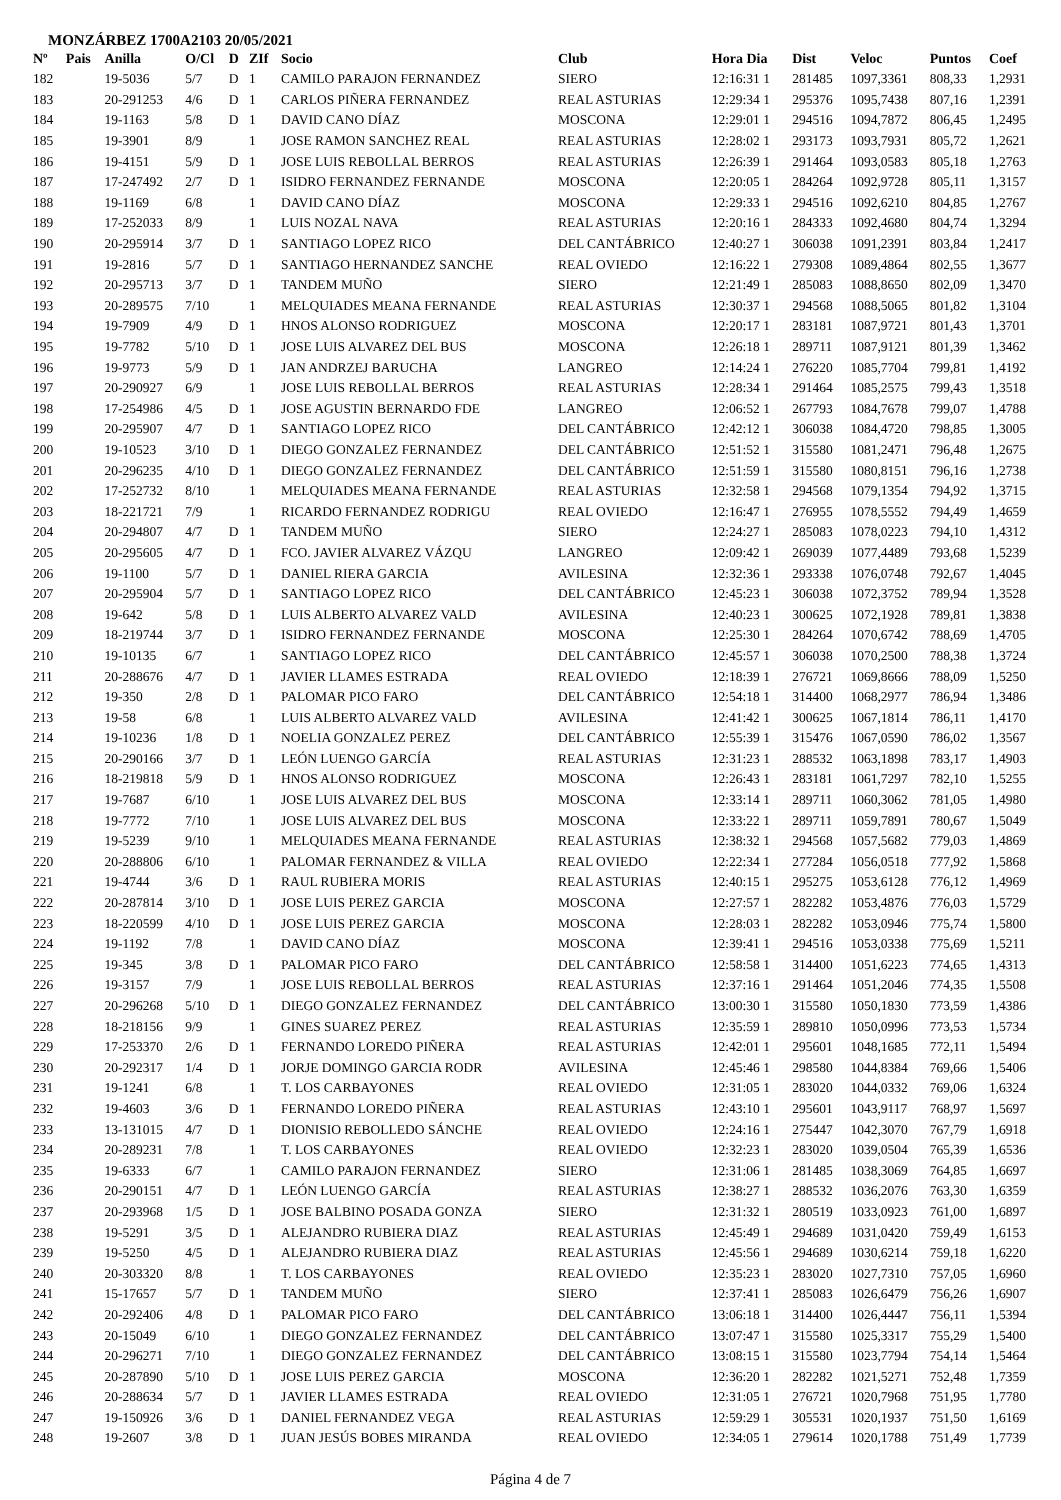MONZÁRBEZ 1700A2103 20/05/2021
| Nº | Pais | Anilla | O/Cl | D | ZIf | Socio | Club | Hora Dia | Dist | Veloc | Puntos | Coef |
| --- | --- | --- | --- | --- | --- | --- | --- | --- | --- | --- | --- | --- |
| 182 | | 19-5036 | 5/7 | D | 1 | CAMILO PARAJON FERNANDEZ | SIERO | 12:16:31 1 | 281485 | 1097,3361 | 808,33 | 1,2931 |
| 183 | | 20-291253 | 4/6 | D | 1 | CARLOS PIÑERA FERNANDEZ | REAL ASTURIAS | 12:29:34 1 | 295376 | 1095,7438 | 807,16 | 1,2391 |
| 184 | | 19-1163 | 5/8 | D | 1 | DAVID CANO DÍAZ | MOSCONA | 12:29:01 1 | 294516 | 1094,7872 | 806,45 | 1,2495 |
| 185 | | 19-3901 | 8/9 | | 1 | JOSE RAMON SANCHEZ REAL | REAL ASTURIAS | 12:28:02 1 | 293173 | 1093,7931 | 805,72 | 1,2621 |
| 186 | | 19-4151 | 5/9 | D | 1 | JOSE LUIS REBOLLAL BERROS | REAL ASTURIAS | 12:26:39 1 | 291464 | 1093,0583 | 805,18 | 1,2763 |
| 187 | | 17-247492 | 2/7 | D | 1 | ISIDRO FERNANDEZ FERNANDE | MOSCONA | 12:20:05 1 | 284264 | 1092,9728 | 805,11 | 1,3157 |
| 188 | | 19-1169 | 6/8 | | 1 | DAVID CANO DÍAZ | MOSCONA | 12:29:33 1 | 294516 | 1092,6210 | 804,85 | 1,2767 |
| 189 | | 17-252033 | 8/9 | | 1 | LUIS NOZAL NAVA | REAL ASTURIAS | 12:20:16 1 | 284333 | 1092,4680 | 804,74 | 1,3294 |
| 190 | | 20-295914 | 3/7 | D | 1 | SANTIAGO LOPEZ RICO | DEL CANTÁBRICO | 12:40:27 1 | 306038 | 1091,2391 | 803,84 | 1,2417 |
| 191 | | 19-2816 | 5/7 | D | 1 | SANTIAGO HERNANDEZ SANCHE | REAL OVIEDO | 12:16:22 1 | 279308 | 1089,4864 | 802,55 | 1,3677 |
| 192 | | 20-295713 | 3/7 | D | 1 | TANDEM MUÑO | SIERO | 12:21:49 1 | 285083 | 1088,8650 | 802,09 | 1,3470 |
| 193 | | 20-289575 | 7/10 | | 1 | MELQUIADES MEANA FERNANDE | REAL ASTURIAS | 12:30:37 1 | 294568 | 1088,5065 | 801,82 | 1,3104 |
| 194 | | 19-7909 | 4/9 | D | 1 | HNOS ALONSO RODRIGUEZ | MOSCONA | 12:20:17 1 | 283181 | 1087,9721 | 801,43 | 1,3701 |
| 195 | | 19-7782 | 5/10 | D | 1 | JOSE LUIS ALVAREZ DEL BUS | MOSCONA | 12:26:18 1 | 289711 | 1087,9121 | 801,39 | 1,3462 |
| 196 | | 19-9773 | 5/9 | D | 1 | JAN ANDRZEJ BARUCHA | LANGREO | 12:14:24 1 | 276220 | 1085,7704 | 799,81 | 1,4192 |
| 197 | | 20-290927 | 6/9 | | 1 | JOSE LUIS REBOLLAL BERROS | REAL ASTURIAS | 12:28:34 1 | 291464 | 1085,2575 | 799,43 | 1,3518 |
| 198 | | 17-254986 | 4/5 | D | 1 | JOSE AGUSTIN BERNARDO FDE | LANGREO | 12:06:52 1 | 267793 | 1084,7678 | 799,07 | 1,4788 |
| 199 | | 20-295907 | 4/7 | D | 1 | SANTIAGO LOPEZ RICO | DEL CANTÁBRICO | 12:42:12 1 | 306038 | 1084,4720 | 798,85 | 1,3005 |
| 200 | | 19-10523 | 3/10 | D | 1 | DIEGO GONZALEZ FERNANDEZ | DEL CANTÁBRICO | 12:51:52 1 | 315580 | 1081,2471 | 796,48 | 1,2675 |
| 201 | | 20-296235 | 4/10 | D | 1 | DIEGO GONZALEZ FERNANDEZ | DEL CANTÁBRICO | 12:51:59 1 | 315580 | 1080,8151 | 796,16 | 1,2738 |
| 202 | | 17-252732 | 8/10 | | 1 | MELQUIADES MEANA FERNANDE | REAL ASTURIAS | 12:32:58 1 | 294568 | 1079,1354 | 794,92 | 1,3715 |
| 203 | | 18-221721 | 7/9 | | 1 | RICARDO FERNANDEZ RODRIGU | REAL OVIEDO | 12:16:47 1 | 276955 | 1078,5552 | 794,49 | 1,4659 |
| 204 | | 20-294807 | 4/7 | D | 1 | TANDEM MUÑO | SIERO | 12:24:27 1 | 285083 | 1078,0223 | 794,10 | 1,4312 |
| 205 | | 20-295605 | 4/7 | D | 1 | FCO. JAVIER ALVAREZ VÁZQU | LANGREO | 12:09:42 1 | 269039 | 1077,4489 | 793,68 | 1,5239 |
| 206 | | 19-1100 | 5/7 | D | 1 | DANIEL RIERA GARCIA | AVILESINA | 12:32:36 1 | 293338 | 1076,0748 | 792,67 | 1,4045 |
| 207 | | 20-295904 | 5/7 | D | 1 | SANTIAGO LOPEZ RICO | DEL CANTÁBRICO | 12:45:23 1 | 306038 | 1072,3752 | 789,94 | 1,3528 |
| 208 | | 19-642 | 5/8 | D | 1 | LUIS ALBERTO ALVAREZ VALD | AVILESINA | 12:40:23 1 | 300625 | 1072,1928 | 789,81 | 1,3838 |
| 209 | | 18-219744 | 3/7 | D | 1 | ISIDRO FERNANDEZ FERNANDE | MOSCONA | 12:25:30 1 | 284264 | 1070,6742 | 788,69 | 1,4705 |
| 210 | | 19-10135 | 6/7 | | 1 | SANTIAGO LOPEZ RICO | DEL CANTÁBRICO | 12:45:57 1 | 306038 | 1070,2500 | 788,38 | 1,3724 |
| 211 | | 20-288676 | 4/7 | D | 1 | JAVIER LLAMES ESTRADA | REAL OVIEDO | 12:18:39 1 | 276721 | 1069,8666 | 788,09 | 1,5250 |
| 212 | | 19-350 | 2/8 | D | 1 | PALOMAR PICO FARO | DEL CANTÁBRICO | 12:54:18 1 | 314400 | 1068,2977 | 786,94 | 1,3486 |
| 213 | | 19-58 | 6/8 | | 1 | LUIS ALBERTO ALVAREZ VALD | AVILESINA | 12:41:42 1 | 300625 | 1067,1814 | 786,11 | 1,4170 |
| 214 | | 19-10236 | 1/8 | D | 1 | NOELIA GONZALEZ PEREZ | DEL CANTÁBRICO | 12:55:39 1 | 315476 | 1067,0590 | 786,02 | 1,3567 |
| 215 | | 20-290166 | 3/7 | D | 1 | LEÓN LUENGO GARCÍA | REAL ASTURIAS | 12:31:23 1 | 288532 | 1063,1898 | 783,17 | 1,4903 |
| 216 | | 18-219818 | 5/9 | D | 1 | HNOS ALONSO RODRIGUEZ | MOSCONA | 12:26:43 1 | 283181 | 1061,7297 | 782,10 | 1,5255 |
| 217 | | 19-7687 | 6/10 | | 1 | JOSE LUIS ALVAREZ DEL BUS | MOSCONA | 12:33:14 1 | 289711 | 1060,3062 | 781,05 | 1,4980 |
| 218 | | 19-7772 | 7/10 | | 1 | JOSE LUIS ALVAREZ DEL BUS | MOSCONA | 12:33:22 1 | 289711 | 1059,7891 | 780,67 | 1,5049 |
| 219 | | 19-5239 | 9/10 | | 1 | MELQUIADES MEANA FERNANDE | REAL ASTURIAS | 12:38:32 1 | 294568 | 1057,5682 | 779,03 | 1,4869 |
| 220 | | 20-288806 | 6/10 | | 1 | PALOMAR FERNANDEZ & VILLA | REAL OVIEDO | 12:22:34 1 | 277284 | 1056,0518 | 777,92 | 1,5868 |
| 221 | | 19-4744 | 3/6 | D | 1 | RAUL RUBIERA MORIS | REAL ASTURIAS | 12:40:15 1 | 295275 | 1053,6128 | 776,12 | 1,4969 |
| 222 | | 20-287814 | 3/10 | D | 1 | JOSE LUIS PEREZ GARCIA | MOSCONA | 12:27:57 1 | 282282 | 1053,4876 | 776,03 | 1,5729 |
| 223 | | 18-220599 | 4/10 | D | 1 | JOSE LUIS PEREZ GARCIA | MOSCONA | 12:28:03 1 | 282282 | 1053,0946 | 775,74 | 1,5800 |
| 224 | | 19-1192 | 7/8 | | 1 | DAVID CANO DÍAZ | MOSCONA | 12:39:41 1 | 294516 | 1053,0338 | 775,69 | 1,5211 |
| 225 | | 19-345 | 3/8 | D | 1 | PALOMAR PICO FARO | DEL CANTÁBRICO | 12:58:58 1 | 314400 | 1051,6223 | 774,65 | 1,4313 |
| 226 | | 19-3157 | 7/9 | | 1 | JOSE LUIS REBOLLAL BERROS | REAL ASTURIAS | 12:37:16 1 | 291464 | 1051,2046 | 774,35 | 1,5508 |
| 227 | | 20-296268 | 5/10 | D | 1 | DIEGO GONZALEZ FERNANDEZ | DEL CANTÁBRICO | 13:00:30 1 | 315580 | 1050,1830 | 773,59 | 1,4386 |
| 228 | | 18-218156 | 9/9 | | 1 | GINES SUAREZ PEREZ | REAL ASTURIAS | 12:35:59 1 | 289810 | 1050,0996 | 773,53 | 1,5734 |
| 229 | | 17-253370 | 2/6 | D | 1 | FERNANDO LOREDO PIÑERA | REAL ASTURIAS | 12:42:01 1 | 295601 | 1048,1685 | 772,11 | 1,5494 |
| 230 | | 20-292317 | 1/4 | D | 1 | JORJE DOMINGO GARCIA RODR | AVILESINA | 12:45:46 1 | 298580 | 1044,8384 | 769,66 | 1,5406 |
| 231 | | 19-1241 | 6/8 | | 1 | T. LOS CARBAYONES | REAL OVIEDO | 12:31:05 1 | 283020 | 1044,0332 | 769,06 | 1,6324 |
| 232 | | 19-4603 | 3/6 | D | 1 | FERNANDO LOREDO PIÑERA | REAL ASTURIAS | 12:43:10 1 | 295601 | 1043,9117 | 768,97 | 1,5697 |
| 233 | | 13-131015 | 4/7 | D | 1 | DIONISIO REBOLLEDO SÁNCHE | REAL OVIEDO | 12:24:16 1 | 275447 | 1042,3070 | 767,79 | 1,6918 |
| 234 | | 20-289231 | 7/8 | | 1 | T. LOS CARBAYONES | REAL OVIEDO | 12:32:23 1 | 283020 | 1039,0504 | 765,39 | 1,6536 |
| 235 | | 19-6333 | 6/7 | | 1 | CAMILO PARAJON FERNANDEZ | SIERO | 12:31:06 1 | 281485 | 1038,3069 | 764,85 | 1,6697 |
| 236 | | 20-290151 | 4/7 | D | 1 | LEÓN LUENGO GARCÍA | REAL ASTURIAS | 12:38:27 1 | 288532 | 1036,2076 | 763,30 | 1,6359 |
| 237 | | 20-293968 | 1/5 | D | 1 | JOSE BALBINO POSADA GONZA | SIERO | 12:31:32 1 | 280519 | 1033,0923 | 761,00 | 1,6897 |
| 238 | | 19-5291 | 3/5 | D | 1 | ALEJANDRO RUBIERA DIAZ | REAL ASTURIAS | 12:45:49 1 | 294689 | 1031,0420 | 759,49 | 1,6153 |
| 239 | | 19-5250 | 4/5 | D | 1 | ALEJANDRO RUBIERA DIAZ | REAL ASTURIAS | 12:45:56 1 | 294689 | 1030,6214 | 759,18 | 1,6220 |
| 240 | | 20-303320 | 8/8 | | 1 | T. LOS CARBAYONES | REAL OVIEDO | 12:35:23 1 | 283020 | 1027,7310 | 757,05 | 1,6960 |
| 241 | | 15-17657 | 5/7 | D | 1 | TANDEM MUÑO | SIERO | 12:37:41 1 | 285083 | 1026,6479 | 756,26 | 1,6907 |
| 242 | | 20-292406 | 4/8 | D | 1 | PALOMAR PICO FARO | DEL CANTÁBRICO | 13:06:18 1 | 314400 | 1026,4447 | 756,11 | 1,5394 |
| 243 | | 20-15049 | 6/10 | | 1 | DIEGO GONZALEZ FERNANDEZ | DEL CANTÁBRICO | 13:07:47 1 | 315580 | 1025,3317 | 755,29 | 1,5400 |
| 244 | | 20-296271 | 7/10 | | 1 | DIEGO GONZALEZ FERNANDEZ | DEL CANTÁBRICO | 13:08:15 1 | 315580 | 1023,7794 | 754,14 | 1,5464 |
| 245 | | 20-287890 | 5/10 | D | 1 | JOSE LUIS PEREZ GARCIA | MOSCONA | 12:36:20 1 | 282282 | 1021,5271 | 752,48 | 1,7359 |
| 246 | | 20-288634 | 5/7 | D | 1 | JAVIER LLAMES ESTRADA | REAL OVIEDO | 12:31:05 1 | 276721 | 1020,7968 | 751,95 | 1,7780 |
| 247 | | 19-150926 | 3/6 | D | 1 | DANIEL FERNANDEZ VEGA | REAL ASTURIAS | 12:59:29 1 | 305531 | 1020,1937 | 751,50 | 1,6169 |
| 248 | | 19-2607 | 3/8 | D | 1 | JUAN JESÚS BOBES MIRANDA | REAL OVIEDO | 12:34:05 1 | 279614 | 1020,1788 | 751,49 | 1,7739 |
Página 4 de 7